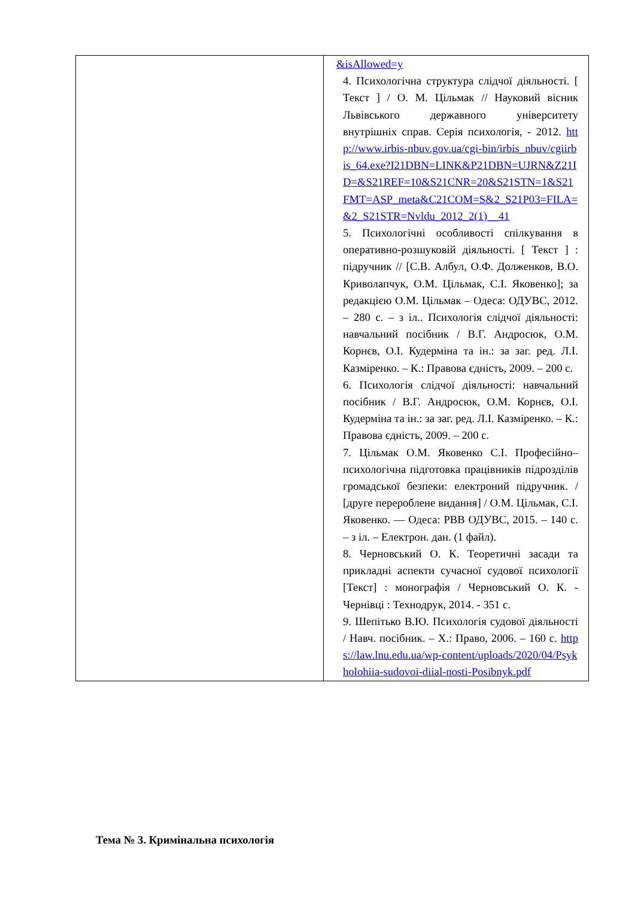| | &isAllowed=y 4. Психологічна структура слідчої діяльності. [ Текст ] / О. М. Цільмак // Науковий вісник Львівського державного університету внутрішніх справ. Серія психологія, - 2012. http://www.irbis-nbuv.gov.ua/cgi-bin/irbis_nbuv/cgiirbis_64.exe?I21DBN=LINK&P21DBN=UJRN&Z21ID=&S21REF=10&S21CNR=20&S21STN=1&S21FMT=ASP_meta&C21COM=S&2_S21P03=FILA=&2_S21STR=Nvldu_2012_2(1)__41 5. Психологічні особливості спілкування в оперативно-розшуковій діяльності. [ Текст ] : підручник // [С.В. Албул, О.Ф. Долженков, В.О. Криволапчук, О.М. Цільмак, С.І. Яковенко]; за редакцією О.М. Цільмак – Одеса: ОДУВС, 2012. – 280 с. – з іл.. Психологія слідчої діяльності: навчальний посібник / В.Г. Андросюк, О.М. Корнєв, О.І. Кудерміна та ін.: за заг. ред. Л.І. Казміренко. – К.: Правова єдність, 2009. – 200 с. 6. Психологія слідчої діяльності: навчальний посібник / В.Г. Андросюк, О.М. Корнєв, О.І. Кудерміна та ін.: за заг. ред. Л.І. Казміренко. – К.: Правова єдність, 2009. – 200 с. 7. Цільмак О.М. Яковенко С.І. Професійно–психологічна підготовка працівників підрозділів громадської безпеки: електроний підручник. / [друге перероблене видання] / О.М. Цільмак, С.І. Яковенко. — Одеса: РВВ ОДУВС, 2015. – 140 с. – з іл. – Електрон. дан. (1 файл). 8. Черновський О. К. Теоретичні засади та прикладні аспекти сучасної судової психології [Текст] : монографія / Черновський О. К. - Чернівці : Технодрук, 2014. - 351 с. 9. Шепітько В.Ю. Психологія судової діяльності / Навч. посібник. – Х.: Право, 2006. – 160 с. https://law.lnu.edu.ua/wp-content/uploads/2020/04/Psykholohiia-sudovoi-diial-nosti-Posibnyk.pdf |
Тема № 3. Кримінальна психологія